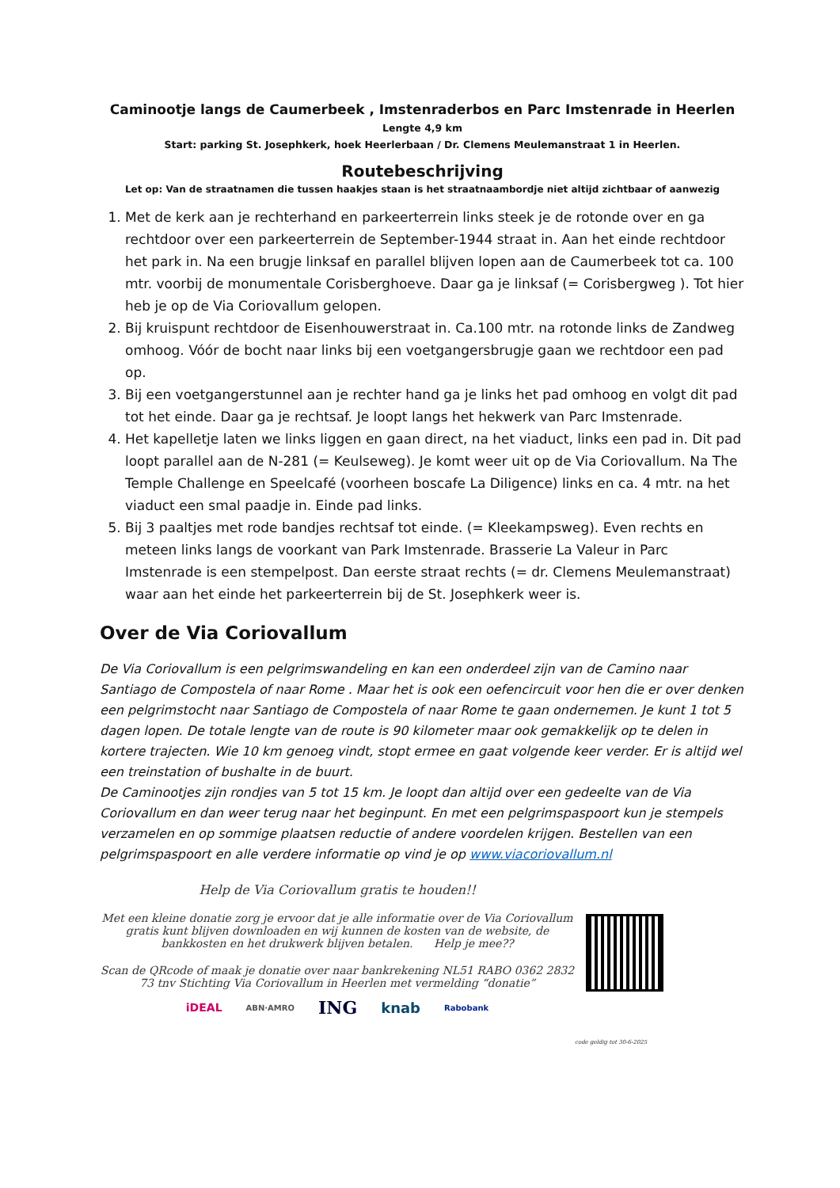Caminootje langs de Caumerbeek , Imstenraderbos en Parc Imstenrade in Heerlen
Lengte 4,9 km
Start: parking St. Josephkerk, hoek Heerlerbaan / Dr. Clemens Meulemanstraat 1 in Heerlen.
Routebeschrijving
Let op: Van de straatnamen die tussen haakjes staan is het straatnaambordje niet altijd zichtbaar of aanwezig
1. Met de kerk aan je rechterhand en parkeerterrein links steek je de rotonde over en ga rechtdoor over een parkeerterrein de September-1944 straat in. Aan het einde rechtdoor het park in. Na een brugje linksaf en parallel blijven lopen aan de Caumerbeek tot ca. 100 mtr. voorbij de monumentale Corisberghoeve. Daar ga je linksaf (= Corisbergweg ). Tot hier heb je op de Via Coriovallum gelopen.
2. Bij kruispunt rechtdoor de Eisenhouwerstraat in. Ca.100 mtr. na rotonde links de Zandweg omhoog. Vóór de bocht naar links bij een voetgangersbrugje gaan we rechtdoor een pad op.
3. Bij een voetgangerstunnel aan je rechter hand ga je links het pad omhoog en volgt dit pad tot het einde. Daar ga je rechtsaf. Je loopt langs het hekwerk van Parc Imstenrade.
4. Het kapelletje laten we links liggen en gaan direct, na het viaduct, links een pad in. Dit pad loopt parallel aan de N-281 (= Keulseweg). Je komt weer uit op de Via Coriovallum. Na The Temple Challenge en Speelcafé (voorheen boscafe La Diligence) links en ca. 4 mtr. na het viaduct een smal paadje in. Einde pad links.
5. Bij 3 paaltjes met rode bandjes rechtsaf tot einde. (= Kleekampsweg). Even rechts en meteen links langs de voorkant van Park Imstenrade. Brasserie La Valeur in Parc Imstenrade is een stempelpost. Dan eerste straat rechts (= dr. Clemens Meulemanstraat) waar aan het einde het parkeerterrein bij de St. Josephkerk weer is.
Over de Via Coriovallum
De Via Coriovallum is een pelgrimswandeling en kan een onderdeel zijn van de Camino naar Santiago de Compostela of naar Rome . Maar het is ook een oefencircuit voor hen die er over denken een pelgrimstocht naar Santiago de Compostela of naar Rome te gaan ondernemen. Je kunt 1 tot 5 dagen lopen. De totale lengte van de route is 90 kilometer maar ook gemakkelijk op te delen in kortere trajecten. Wie 10 km genoeg vindt, stopt ermee en gaat volgende keer verder. Er is altijd wel een treinstation of bushalte in de buurt.
De Caminootjes zijn rondjes van 5 tot 15 km. Je loopt dan altijd over een gedeelte van de Via Coriovallum en dan weer terug naar het beginpunt. En met een pelgrimspaspoort kun je stempels verzamelen en op sommige plaatsen reductie of andere voordelen krijgen. Bestellen van een pelgrimspaspoort en alle verdere informatie op vind je op www.viacoriovallum.nl
Help de Via Coriovallum gratis te houden!!
Met een kleine donatie zorg je ervoor dat je alle informatie over de Via Coriovallum gratis kunt blijven downloaden en wij kunnen de kosten van de website, de bankkosten en het drukwerk blijven betalen. Help je mee??
Scan de QRcode of maak je donatie over naar bankrekening NL51 RABO 0362 2832 73 tnv Stichting Via Coriovallum in Heerlen met vermelding “donatie”
iDEAL ABN·AMRO ING knab Rabobank
code geldig tot 30-6-2025